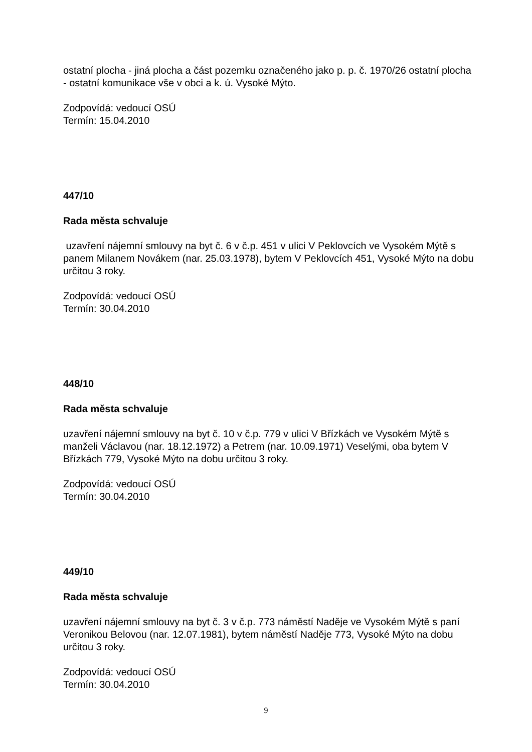ostatní plocha - jiná plocha a část pozemku označeného jako p. p. č. 1970/26 ostatní plocha - ostatní komunikace vše v obci a k. ú. Vysoké Mýto.
Zodpovídá: vedoucí OSÚ
Termín: 15.04.2010
447/10
Rada města schvaluje
uzavření nájemní smlouvy na byt č. 6 v č.p. 451 v ulici V Peklovcích ve Vysokém Mýtě s panem Milanem Novákem (nar. 25.03.1978), bytem V Peklovcích 451, Vysoké Mýto na dobu určitou 3 roky.
Zodpovídá: vedoucí OSÚ
Termín: 30.04.2010
448/10
Rada města schvaluje
uzavření nájemní smlouvy na byt č. 10 v č.p. 779 v ulici V Břízkách ve Vysokém Mýtě s manželi Václavou (nar. 18.12.1972) a Petrem (nar. 10.09.1971) Veselými, oba bytem V Břízkách 779, Vysoké Mýto na dobu určitou 3 roky.
Zodpovídá: vedoucí OSÚ
Termín: 30.04.2010
449/10
Rada města schvaluje
uzavření nájemní smlouvy na byt č. 3 v č.p. 773 náměstí Naděje ve Vysokém Mýtě s paní Veronikou Belovou (nar. 12.07.1981), bytem náměstí Naděje 773, Vysoké Mýto na dobu určitou 3 roky.
Zodpovídá: vedoucí OSÚ
Termín: 30.04.2010
9